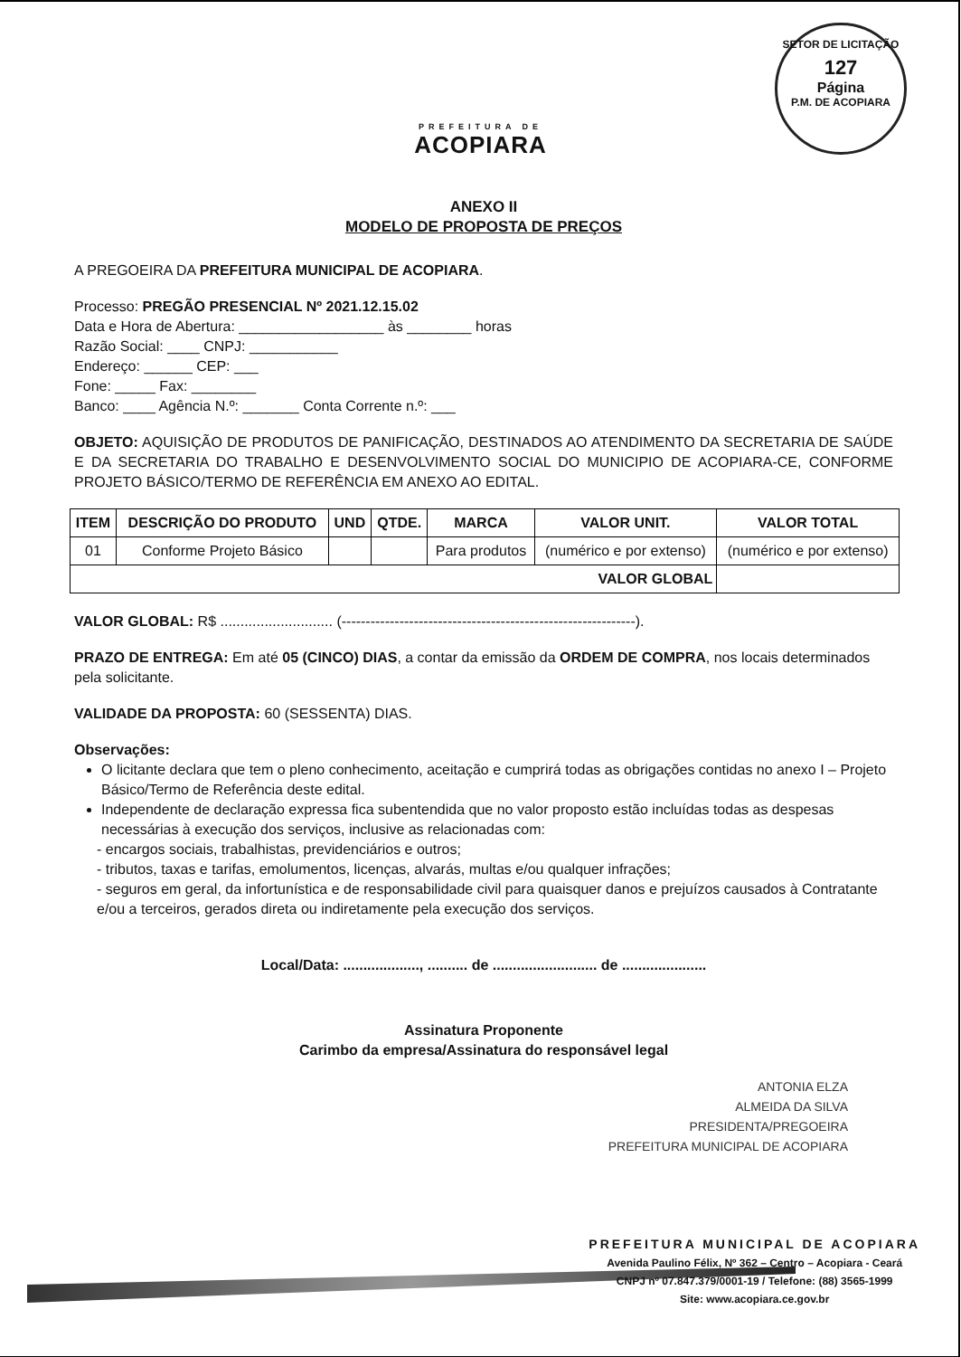PREFEITURA DE
ACOPIARA
SETOR DE LICITAÇÃO
127
Página
P.M. DE ACOPIARA
ANEXO II
MODELO DE PROPOSTA DE PREÇOS
A PREGOEIRA DA PREFEITURA MUNICIPAL DE ACOPIARA.
Processo: PREGÃO PRESENCIAL Nº 2021.12.15.02
Data e Hora de Abertura: __________________ às ________ horas
Razão Social: ____ CNPJ: ___________
Endereço: ______ CEP: ___
Fone: _____ Fax: ________
Banco: ____ Agência N.º: _______ Conta Corrente n.º: ___
OBJETO: AQUISIÇÃO DE PRODUTOS DE PANIFICAÇÃO, DESTINADOS AO ATENDIMENTO DA SECRETARIA DE SAÚDE E DA SECRETARIA DO TRABALHO E DESENVOLVIMENTO SOCIAL DO MUNICIPIO DE ACOPIARA-CE, CONFORME PROJETO BÁSICO/TERMO DE REFERÊNCIA EM ANEXO AO EDITAL.
| ITEM | DESCRIÇÃO DO PRODUTO | UND | QTDE. | MARCA | VALOR UNIT. | VALOR TOTAL |
| --- | --- | --- | --- | --- | --- | --- |
| 01 | Conforme Projeto Básico | | | Para produtos | (numérico e por extenso) | (numérico e por extenso) |
| VALOR GLOBAL | | | | | | |
VALOR GLOBAL: R$ ............................ (-------------------------------------------------------------).
PRAZO DE ENTREGA: Em até 05 (CINCO) DIAS, a contar da emissão da ORDEM DE COMPRA, nos locais determinados pela solicitante.
VALIDADE DA PROPOSTA: 60 (SESSENTA) DIAS.
Observações:
O licitante declara que tem o pleno conhecimento, aceitação e cumprirá todas as obrigações contidas no anexo I – Projeto Básico/Termo de Referência deste edital.
Independente de declaração expressa fica subentendida que no valor proposto estão incluídas todas as despesas necessárias à execução dos serviços, inclusive as relacionadas com:
- encargos sociais, trabalhistas, previdenciários e outros;
- tributos, taxas e tarifas, emolumentos, licenças, alvarás, multas e/ou qualquer infrações;
- seguros em geral, da infortunística e de responsabilidade civil para quaisquer danos e prejuízos causados à Contratante e/ou a terceiros, gerados direta ou indiretamente pela execução dos serviços.
Local/Data: ..................., .......... de .......................... de .....................
Assinatura Proponente
Carimbo da empresa/Assinatura do responsável legal
ANTONIA ELZA
ALMEIDA DA SILVA
PRESIDENTA/PREGOEIRA
PREFEITURA MUNICIPAL DE ACOPIARA
PREFEITURA MUNICIPAL DE ACOPIARA
Avenida Paulino Félix, Nº 362 – Centro – Acopiara - Ceará
CNPJ nº 07.847.379/0001-19 / Telefone: (88) 3565-1999
Site: www.acopiara.ce.gov.br